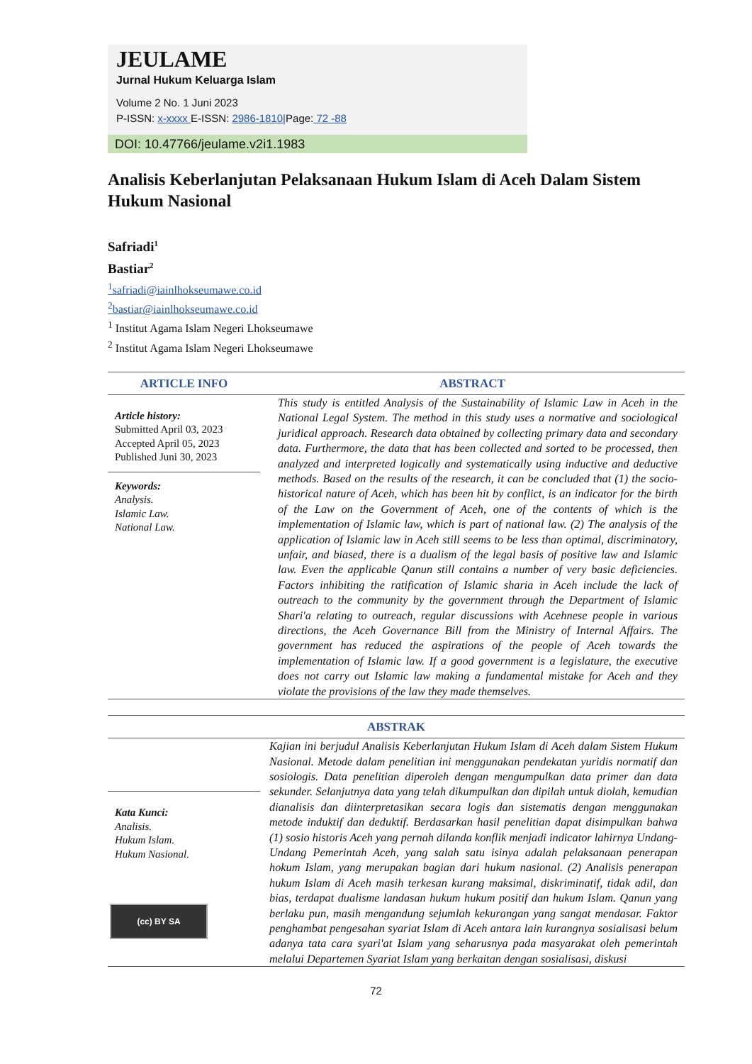JEULAME
Jurnal Hukum Keluarga Islam
Volume 2 No. 1 Juni 2023
P-ISSN: x-xxxx E-ISSN: 2986-1810|Page: 72 -88
DOI: 10.47766/jeulame.v2i1.1983
Analisis Keberlanjutan Pelaksanaan Hukum Islam di Aceh Dalam Sistem Hukum Nasional
Safriadi<sup>1</sup>
Bastiar<sup>2</sup>
<sup>1</sup> safriadi@iainlhokseumawe.co.id
<sup>2</sup> bastiar@iainlhokseumawe.co.id
<sup>1</sup> Institut Agama Islam Negeri Lhokseumawe
<sup>2</sup> Institut Agama Islam Negeri Lhokseumawe
ARTICLE INFO
Article history:
Submitted April 03, 2023
Accepted April 05, 2023
Published Juni 30, 2023
Keywords:
Analysis.
Islamic Law.
National Law.
ABSTRACT
This study is entitled Analysis of the Sustainability of Islamic Law in Aceh in the National Legal System. The method in this study uses a normative and sociological juridical approach. Research data obtained by collecting primary data and secondary data. Furthermore, the data that has been collected and sorted to be processed, then analyzed and interpreted logically and systematically using inductive and deductive methods. Based on the results of the research, it can be concluded that (1) the socio-historical nature of Aceh, which has been hit by conflict, is an indicator for the birth of the Law on the Government of Aceh, one of the contents of which is the implementation of Islamic law, which is part of national law. (2) The analysis of the application of Islamic law in Aceh still seems to be less than optimal, discriminatory, unfair, and biased, there is a dualism of the legal basis of positive law and Islamic law. Even the applicable Qanun still contains a number of very basic deficiencies. Factors inhibiting the ratification of Islamic sharia in Aceh include the lack of outreach to the community by the government through the Department of Islamic Shari'a relating to outreach, regular discussions with Acehnese people in various directions, the Aceh Governance Bill from the Ministry of Internal Affairs. The government has reduced the aspirations of the people of Aceh towards the implementation of Islamic law. If a good government is a legislature, the executive does not carry out Islamic law making a fundamental mistake for Aceh and they violate the provisions of the law they made themselves.
Kata Kunci:
Analisis.
Hukum Islam.
Hukum Nasional.
(cc) BY SA
ABSTRAK
Kajian ini berjudul Analisis Keberlanjutan Hukum Islam di Aceh dalam Sistem Hukum Nasional. Metode dalam penelitian ini menggunakan pendekatan yuridis normatif dan sosiologis. Data penelitian diperoleh dengan mengumpulkan data primer dan data sekunder. Selanjutnya data yang telah dikumpulkan dan dipilah untuk diolah, kemudian dianalisis dan diinterpretasikan secara logis dan sistematis dengan menggunakan metode induktif dan deduktif. Berdasarkan hasil penelitian dapat disimpulkan bahwa (1) sosio historis Aceh yang pernah dilanda konflik menjadi indicator lahirnya Undang-Undang Pemerintah Aceh, yang salah satu isinya adalah pelaksanaan penerapan hokum Islam, yang merupakan bagian dari hukum nasional. (2) Analisis penerapan hukum Islam di Aceh masih terkesan kurang maksimal, diskriminatif, tidak adil, dan bias, terdapat dualisme landasan hukum hukum positif dan hukum Islam. Qanun yang berlaku pun, masih mengandung sejumlah kekurangan yang sangat mendasar. Faktor penghambat pengesahan syariat Islam di Aceh antara lain kurangnya sosialisasi belum adanya tata cara syari'at Islam yang seharusnya pada masyarakat oleh pemerintah melalui Departemen Syariat Islam yang berkaitan dengan sosialisasi, diskusi
72